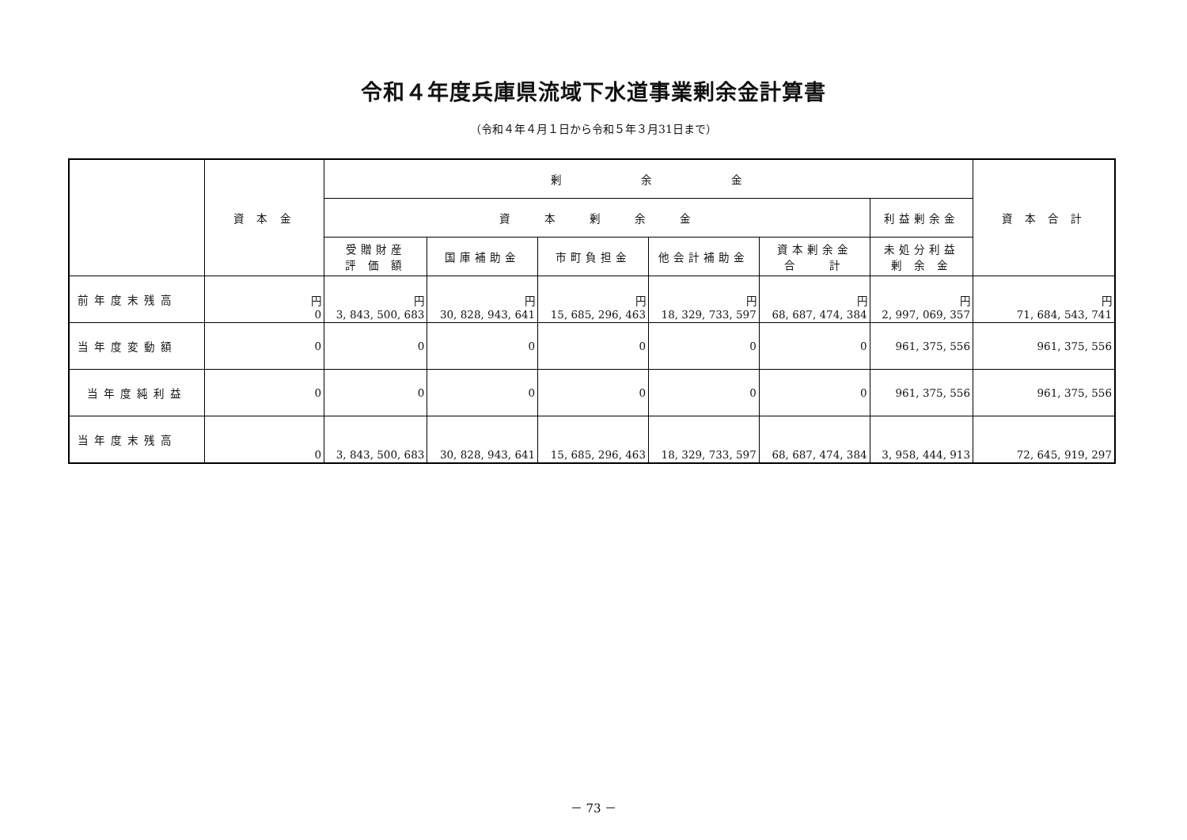令和４年度兵庫県流域下水道事業剰余金計算書
（令和４年４月１日から令和５年３月31日まで）
| | 資 本 金 | 剰 余 金 | | | | | | 資 本 合 計 |
| --- | --- | --- | --- | --- | --- | --- | --- | --- |
| | | 資 本 剰 余 金 | | | | | 利益剰余金 | |
| | | 受贈財産 評 価 額 | 国庫補助金 | 市町負担金 | 他会計補助金 | 資本剰余金 合 計 | 未処分利益 剰 余 金 | |
| 前年度末残高 | 円 0 | 円 3, 843, 500, 683 | 円 30, 828, 943, 641 | 円 15, 685, 296, 463 | 円 18, 329, 733, 597 | 円 68, 687, 474, 384 | 円 2, 997, 069, 357 | 円 71, 684, 543, 741 |
| 当年度変動額 | 0 | 0 | 0 | 0 | 0 | 0 | 961, 375, 556 | 961, 375, 556 |
| 当年度純利益 | 0 | 0 | 0 | 0 | 0 | 0 | 961, 375, 556 | 961, 375, 556 |
| 当年度末残高 | 0 | 3, 843, 500, 683 | 30, 828, 943, 641 | 15, 685, 296, 463 | 18, 329, 733, 597 | 68, 687, 474, 384 | 3, 958, 444, 913 | 72, 645, 919, 297 |
－ 73 －